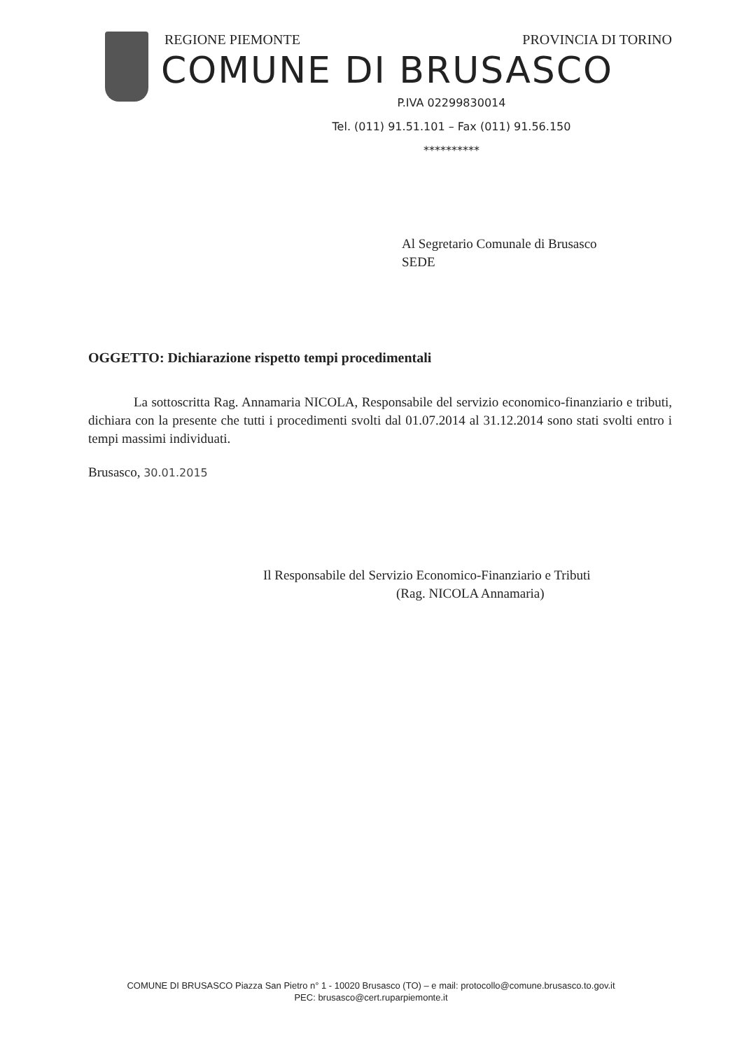REGIONE PIEMONTE PROVINCIA DI TORINO
COMUNE DI BRUSASCO
P.IVA 02299830014
Tel. (011) 91.51.101 – Fax (011) 91.56.150
**********
Al Segretario Comunale di Brusasco
SEDE
OGGETTO: Dichiarazione rispetto tempi procedimentali
La sottoscritta Rag. Annamaria NICOLA, Responsabile del servizio economico-finanziario e tributi, dichiara con la presente che tutti i procedimenti svolti dal 01.07.2014 al 31.12.2014 sono stati svolti entro i tempi massimi individuati.
Brusasco, 30.01.2015
Il Responsabile del Servizio Economico-Finanziario e Tributi
(Rag. NICOLA Annamaria)
COMUNE DI BRUSASCO Piazza San Pietro n° 1 - 10020 Brusasco (TO) – e mail: protocollo@comune.brusasco.to.gov.it
PEC: brusasco@cert.ruparpiemonte.it